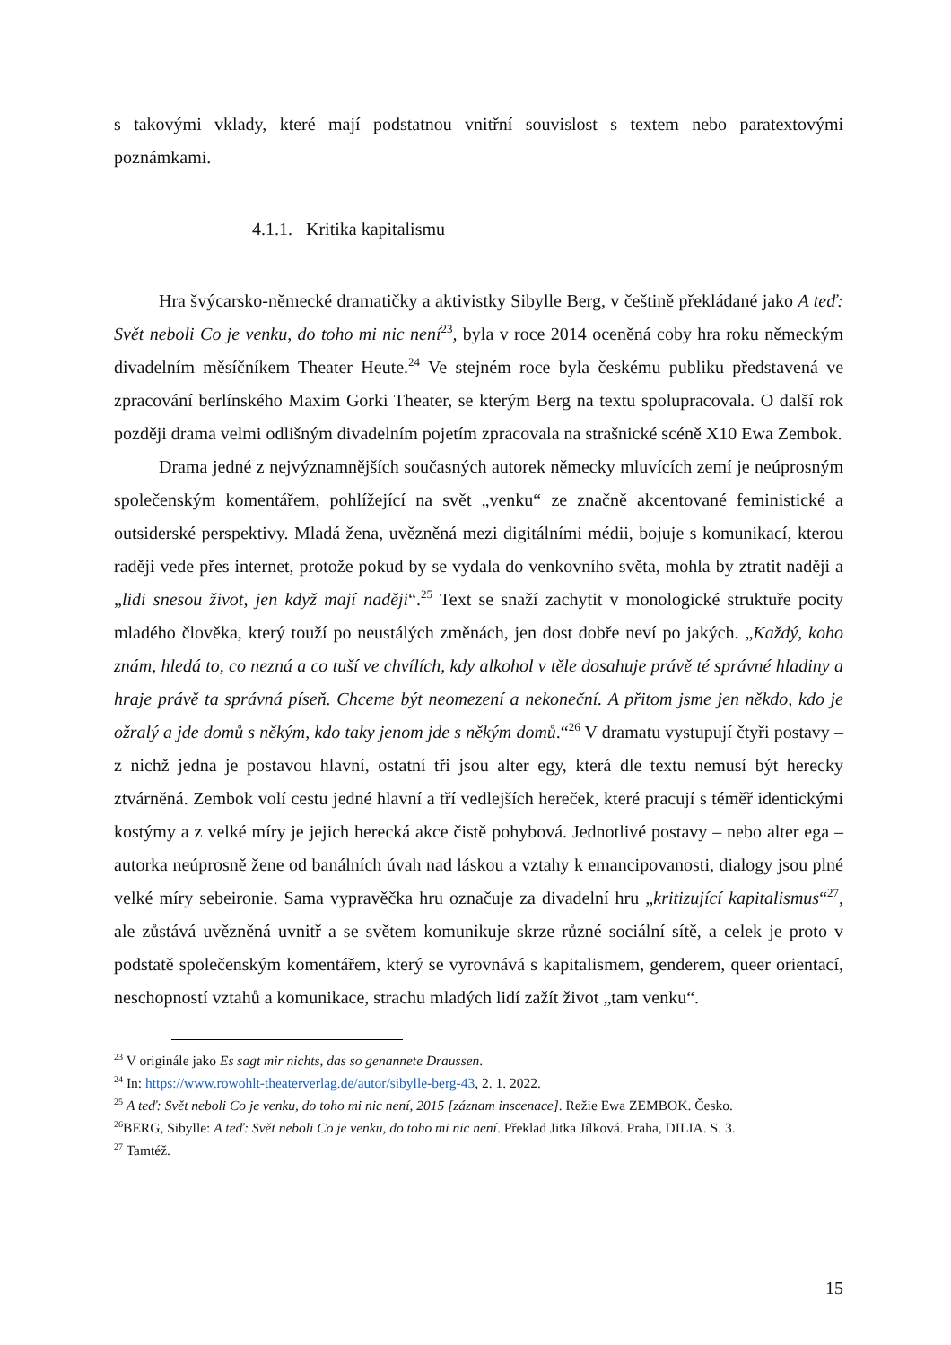s takovými vklady, které mají podstatnou vnitřní souvislost s textem nebo paratextovými poznámkami.
4.1.1. Kritika kapitalismu
Hra švýcarsko-německé dramatičky a aktivistky Sibylle Berg, v češtině překládané jako A teď: Svět neboli Co je venku, do toho mi nic není<sup>23</sup>, byla v roce 2014 oceněná coby hra roku německým divadelním měsíčníkem Theater Heute.<sup>24</sup> Ve stejném roce byla českému publiku představená ve zpracování berlínského Maxim Gorki Theater, se kterým Berg na textu spolupracovala. O další rok později drama velmi odlišným divadelním pojetím zpracovala na strašnické scéně X10 Ewa Zembok.
Drama jedné z nejvýznamnějších současných autorek německy mluvících zemí je neúprosným společenským komentářem, pohlížející na svět „venku“ ze značně akcentované feministické a outsiderské perspektivy. Mladá žena, uvězněná mezi digitálními médii, bojuje s komunikací, kterou raději vede přes internet, protože pokud by se vydala do venkovního světa, mohla by ztratit naději a „lidi snesou život, jen když mají naději“.<sup>25</sup> Text se snaží zachytit v monologické struktuře pocity mladého člověka, který touží po neustálých změnách, jen dost dobře neví po jakých. „Každý, koho znám, hledá to, co nezná a co tuší ve chvílích, kdy alkohol v těle dosahuje právě té správné hladiny a hraje právě ta správná píseň. Chceme být neomezení a nekoneční. A přitom jsme jen někdo, kdo je ožralý a jde domů s někým, kdo taky jenom jde s někým domů.“<sup>26</sup> V dramatu vystupují čtyři postavy – z nichž jedna je postavou hlavní, ostatní tři jsou alter egy, která dle textu nemusí být herecky ztvárněná. Zembok volí cestu jedné hlavní a tří vedlejších hereček, které pracují s téměř identickými kostýmy a z velké míry je jejich herecká akce čistě pohybová. Jednotlivé postavy – nebo alter ega – autorka neúprosně žene od banálních úvah nad láskou a vztahy k emancipovanosti, dialogy jsou plné velké míry sebeironie. Sama vypravěčka hru označuje za divadelní hru „kritizující kapitalismus“<sup>27</sup>, ale zůstává uvězněná uvnitř a se světem komunikuje skrze různé sociální sítě, a celek je proto v podstatě společenským komentářem, který se vyrovnává s kapitalismem, genderem, queer orientací, neschopností vztahů a komunikace, strachu mladých lidí zažít život „tam venku“.
<sup>23</sup> V originále jako Es sagt mir nichts, das so genannete Draussen.
<sup>24</sup> In: https://www.rowohlt-theaterverlag.de/autor/sibylle-berg-43, 2. 1. 2022.
<sup>25</sup> A teď: Svět neboli Co je venku, do toho mi nic není, 2015 [záznam inscenace]. Režie Ewa ZEMBOK. Česko.
<sup>26</sup>BERG, Sibylle: A teď: Svět neboli Co je venku, do toho mi nic není. Překlad Jitka Jílková. Praha, DILIA. S. 3.
<sup>27</sup> Tamtéž.
15